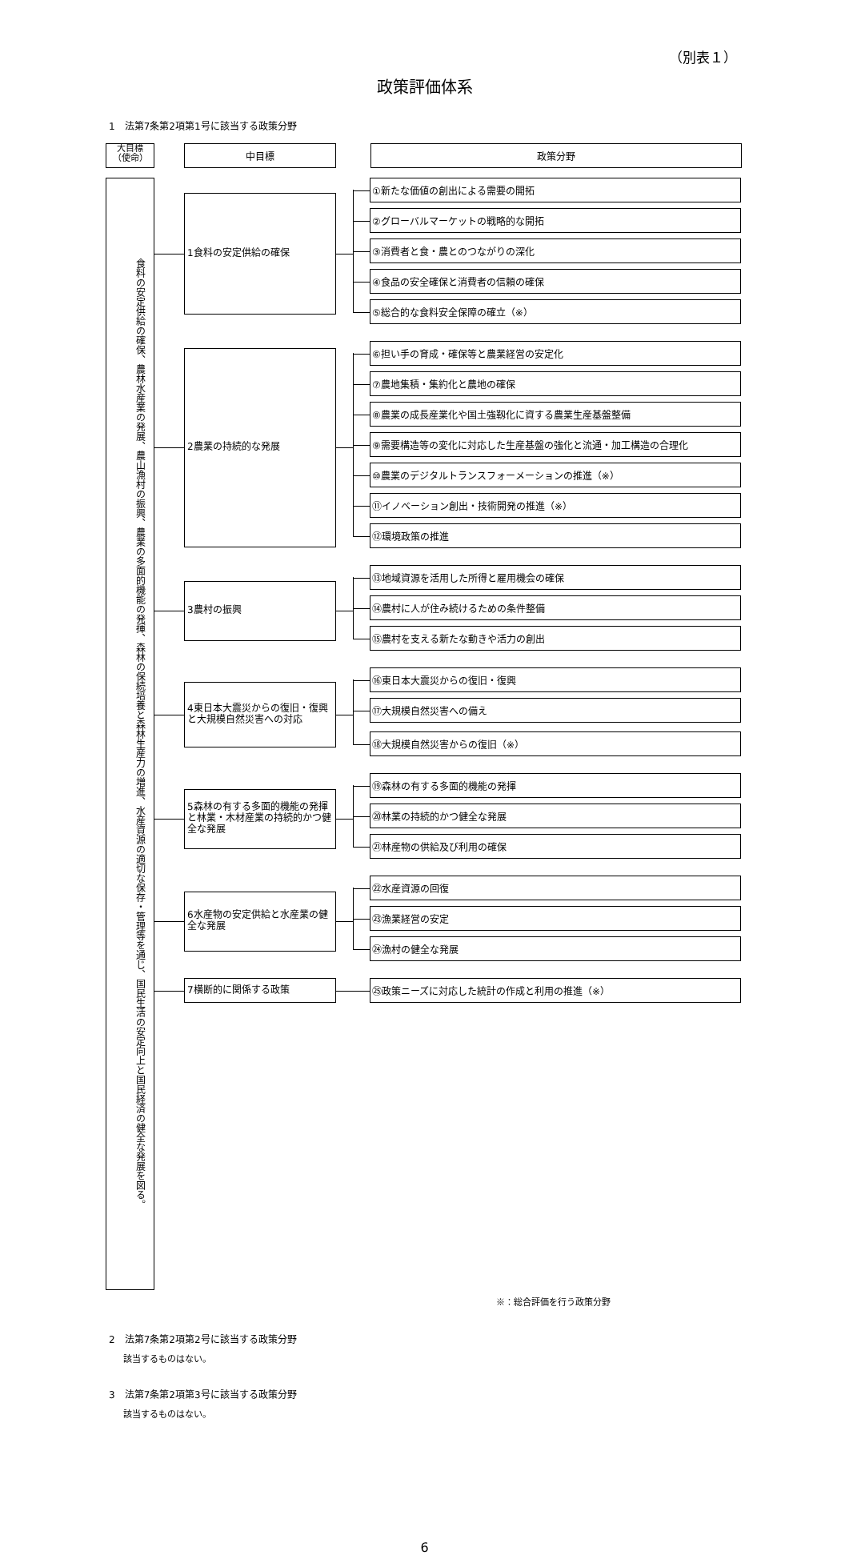（別表１）
政策評価体系
1　法第7条第2項第1号に該当する政策分野
大目標
（使命）
中目標 政策分野
食料の安定供給の確保、農林水産業の発展、農山漁村の振興、農業の多面的機能の発揮、森林の保続培養と森林生産力の増進、水産資源の適切な保存・管理等を通じ、国民生活の安定向上と国民経済の健全な発展を図る。
1食料の安定供給の確保
①新たな価値の創出による需要の開拓
②グローバルマーケットの戦略的な開拓
③消費者と食・農とのつながりの深化
④食品の安全確保と消費者の信頼の確保
⑤総合的な食料安全保障の確立（※）
2農業の持続的な発展
⑥担い手の育成・確保等と農業経営の安定化
⑦農地集積・集約化と農地の確保
⑧農業の成長産業化や国土強靱化に資する農業生産基盤整備
⑨需要構造等の変化に対応した生産基盤の強化と流通・加工構造の合理化
⑩農業のデジタルトランスフォーメーションの推進（※）
⑪イノベーション創出・技術開発の推進（※）
⑫環境政策の推進
3農村の振興
⑬地域資源を活用した所得と雇用機会の確保
⑭農村に人が住み続けるための条件整備
⑮農村を支える新たな動きや活力の創出
4東日本大震災からの復旧・復興と大規模自然災害への対応
⑯東日本大震災からの復旧・復興
⑰大規模自然災害への備え
⑱大規模自然災害からの復旧（※）
5森林の有する多面的機能の発揮と林業・木材産業の持続的かつ健全な発展
⑲森林の有する多面的機能の発揮
⑳林業の持続的かつ健全な発展
㉑林産物の供給及び利用の確保
6水産物の安定供給と水産業の健全な発展
㉒水産資源の回復
㉓漁業経営の安定
㉔漁村の健全な発展
7横断的に関係する政策
㉕政策ニーズに対応した統計の作成と利用の推進（※）
※：総合評価を行う政策分野
2　法第7条第2項第2号に該当する政策分野
該当するものはない。
3　法第7条第2項第3号に該当する政策分野
該当するものはない。
6